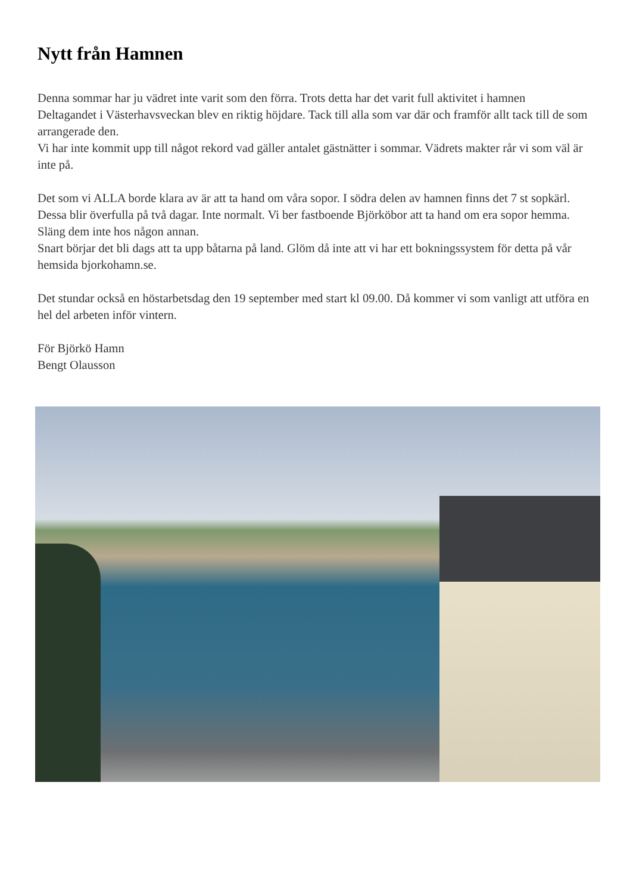Nytt från Hamnen
Denna sommar har ju vädret inte varit som den förra. Trots detta har det varit full aktivitet i hamnen
Deltagandet i Västerhavsveckan blev en riktig höjdare. Tack till alla som var där och framför allt tack till de som arrangerade den.
Vi har inte kommit upp till något rekord vad gäller antalet gästnätter i sommar. Vädrets makter rår vi som väl är inte på.
Det som vi ALLA borde klara av är att ta hand om våra sopor. I södra delen av hamnen finns det 7 st sopkärl. Dessa blir överfulla på två dagar. Inte normalt. Vi ber fastboende Björköbor att ta hand om era sopor hemma. Släng dem inte hos någon annan.
Snart börjar det bli dags att ta upp båtarna på land. Glöm då inte att vi har ett bokningssystem för detta på vår hemsida bjorkohamn.se.
Det stundar också en höstarbetsdag den 19 september med start kl 09.00. Då kommer vi som vanligt att utföra en hel del arbeten inför vintern.
För Björkö Hamn
Bengt Olausson